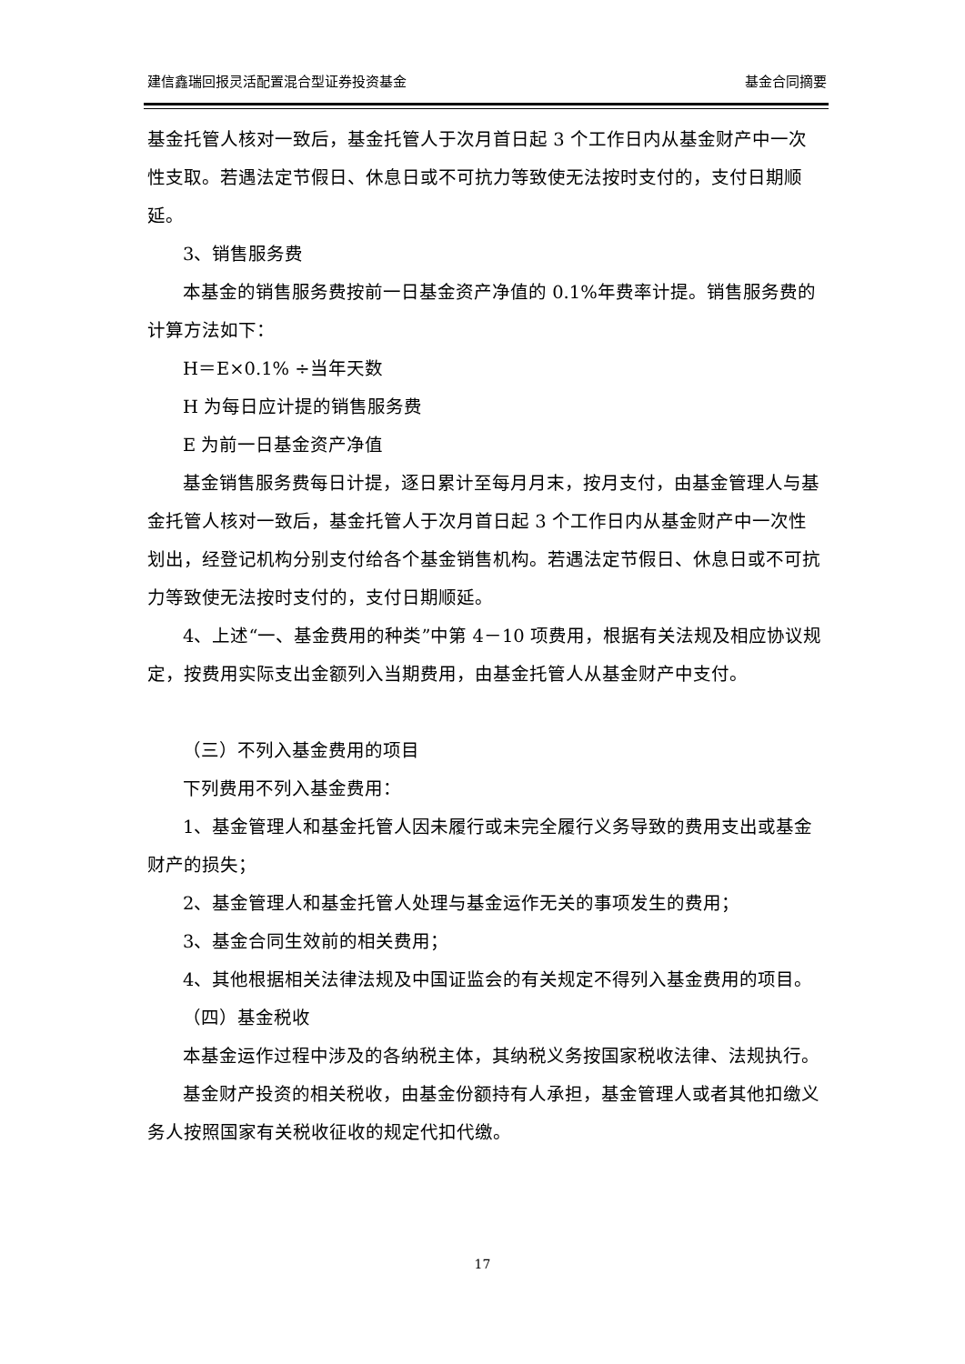建信鑫瑞回报灵活配置混合型证券投资基金 基金合同摘要
基金托管人核对一致后，基金托管人于次月首日起 3 个工作日内从基金财产中一次性支取。若遇法定节假日、休息日或不可抗力等致使无法按时支付的，支付日期顺延。
3、销售服务费
本基金的销售服务费按前一日基金资产净值的 0.1%年费率计提。销售服务费的计算方法如下：
H＝E×0.1% ÷当年天数
H 为每日应计提的销售服务费
E 为前一日基金资产净值
基金销售服务费每日计提，逐日累计至每月月末，按月支付，由基金管理人与基金托管人核对一致后，基金托管人于次月首日起 3 个工作日内从基金财产中一次性划出，经登记机构分别支付给各个基金销售机构。若遇法定节假日、休息日或不可抗力等致使无法按时支付的，支付日期顺延。
4、上述“一、基金费用的种类”中第 4－10 项费用，根据有关法规及相应协议规定，按费用实际支出金额列入当期费用，由基金托管人从基金财产中支付。
（三）不列入基金费用的项目
下列费用不列入基金费用：
1、基金管理人和基金托管人因未履行或未完全履行义务导致的费用支出或基金财产的损失；
2、基金管理人和基金托管人处理与基金运作无关的事项发生的费用；
3、基金合同生效前的相关费用；
4、其他根据相关法律法规及中国证监会的有关规定不得列入基金费用的项目。
（四）基金税收
本基金运作过程中涉及的各纳税主体，其纳税义务按国家税收法律、法规执行。
基金财产投资的相关税收，由基金份额持有人承担，基金管理人或者其他扣缴义务人按照国家有关税收征收的规定代扣代缴。
17